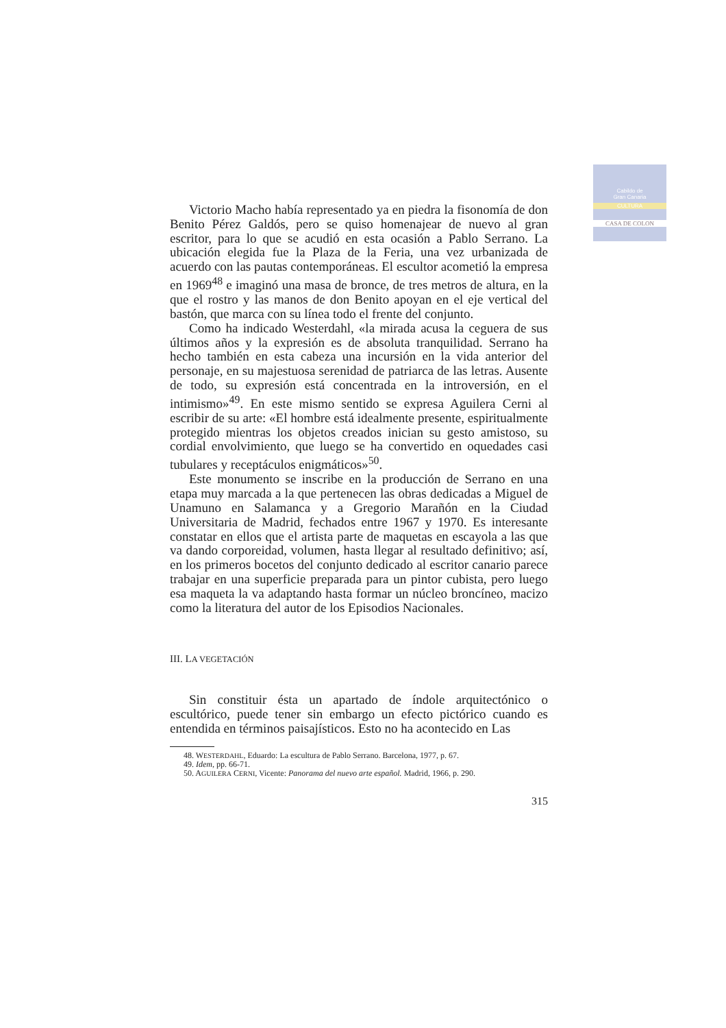Cabildo de
Gran Canaria
CULTURA
CASA DE COLON
Victorio Macho había representado ya en piedra la fisonomía de don Benito Pérez Galdós, pero se quiso homenajear de nuevo al gran escritor, para lo que se acudió en esta ocasión a Pablo Serrano. La ubicación elegida fue la Plaza de la Feria, una vez urbanizada de acuerdo con las pautas contemporáneas. El escultor acometió la empresa en 1969<sup>48</sup> e imaginó una masa de bronce, de tres metros de altura, en la que el rostro y las manos de don Benito apoyan en el eje vertical del bastón, que marca con su línea todo el frente del conjunto.
Como ha indicado Westerdahl, «la mirada acusa la ceguera de sus últimos años y la expresión es de absoluta tranquilidad. Serrano ha hecho también en esta cabeza una incursión en la vida anterior del personaje, en su majestuosa serenidad de patriarca de las letras. Ausente de todo, su expresión está concentrada en la introversión, en el intimismo»<sup>49</sup>. En este mismo sentido se expresa Aguilera Cerni al escribir de su arte: «El hombre está idealmente presente, espiritualmente protegido mientras los objetos creados inician su gesto amistoso, su cordial envolvimiento, que luego se ha convertido en oquedades casi tubulares y receptáculos enigmáticos»<sup>50</sup>.
Este monumento se inscribe en la producción de Serrano en una etapa muy marcada a la que pertenecen las obras dedicadas a Miguel de Unamuno en Salamanca y a Gregorio Marañón en la Ciudad Universitaria de Madrid, fechados entre 1967 y 1970. Es interesante constatar en ellos que el artista parte de maquetas en escayola a las que va dando corporeidad, volumen, hasta llegar al resultado definitivo; así, en los primeros bocetos del conjunto dedicado al escritor canario parece trabajar en una superficie preparada para un pintor cubista, pero luego esa maqueta la va adaptando hasta formar un núcleo broncíneo, macizo como la literatura del autor de los Episodios Nacionales.
III. LA VEGETACIÓN
Sin constituir ésta un apartado de índole arquitectónico o escultórico, puede tener sin embargo un efecto pictórico cuando es entendida en términos paisajísticos. Esto no ha acontecido en Las
48. WESTERDAHL, Eduardo: La escultura de Pablo Serrano. Barcelona, 1977, p. 67.
49. Idem, pp. 66-71.
50. AGUILERA CERNI, Vicente: Panorama del nuevo arte español. Madrid, 1966, p. 290.
315